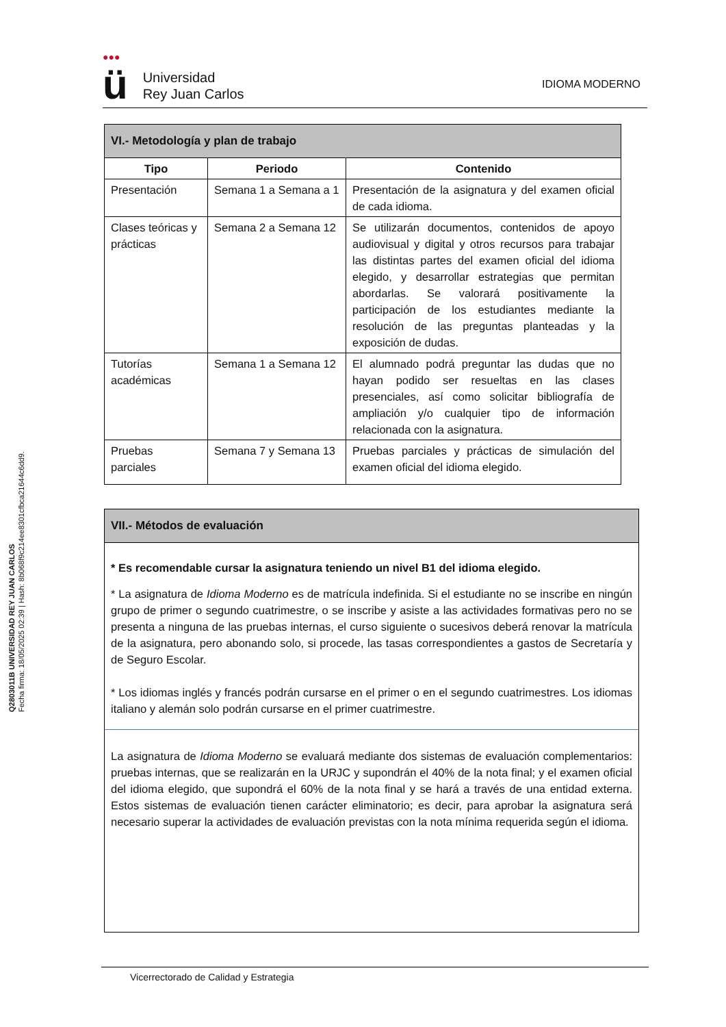Q2803011B UNIVERSIDAD REY JUAN CARLOS
Fecha firma: 18/05/2025 02:39 | Hash: 8b068f9c214ee8301cfbca21644c6dd9.
●●● ü Universidad
Rey Juan Carlos
IDIOMA MODERNO
| VI.- Metodología y plan de trabajo | | |
| --- | --- | --- |
| Tipo | Periodo | Contenido |
| Presentación | Semana 1 a Semana a 1 | Presentación de la asignatura y del examen oficial de cada idioma. |
| Clases teóricas y prácticas | Semana 2 a Semana 12 | Se utilizarán documentos, contenidos de apoyo audiovisual y digital y otros recursos para trabajar las distintas partes del examen oficial del idioma elegido, y desarrollar estrategias que permitan abordarlas. Se valorará positivamente la participación de los estudiantes mediante la resolución de las preguntas planteadas y la exposición de dudas. |
| Tutorías académicas | Semana 1 a Semana 12 | El alumnado podrá preguntar las dudas que no hayan podido ser resueltas en las clases presenciales, así como solicitar bibliografía de ampliación y/o cualquier tipo de información relacionada con la asignatura. |
| Pruebas parciales | Semana 7 y Semana 13 | Pruebas parciales y prácticas de simulación del examen oficial del idioma elegido. |
VII.- Métodos de evaluación
* Es recomendable cursar la asignatura teniendo un nivel B1 del idioma elegido.
* La asignatura de Idioma Moderno es de matrícula indefinida. Si el estudiante no se inscribe en ningún grupo de primer o segundo cuatrimestre, o se inscribe y asiste a las actividades formativas pero no se presenta a ninguna de las pruebas internas, el curso siguiente o sucesivos deberá renovar la matrícula de la asignatura, pero abonando solo, si procede, las tasas correspondientes a gastos de Secretaría y de Seguro Escolar.
* Los idiomas inglés y francés podrán cursarse en el primer o en el segundo cuatrimestres. Los idiomas italiano y alemán solo podrán cursarse en el primer cuatrimestre.
La asignatura de Idioma Moderno se evaluará mediante dos sistemas de evaluación complementarios: pruebas internas, que se realizarán en la URJC y supondrán el 40% de la nota final; y el examen oficial del idioma elegido, que supondrá el 60% de la nota final y se hará a través de una entidad externa. Estos sistemas de evaluación tienen carácter eliminatorio; es decir, para aprobar la asignatura será necesario superar la actividades de evaluación previstas con la nota mínima requerida según el idioma.
Vicerrectorado de Calidad y Estrategia